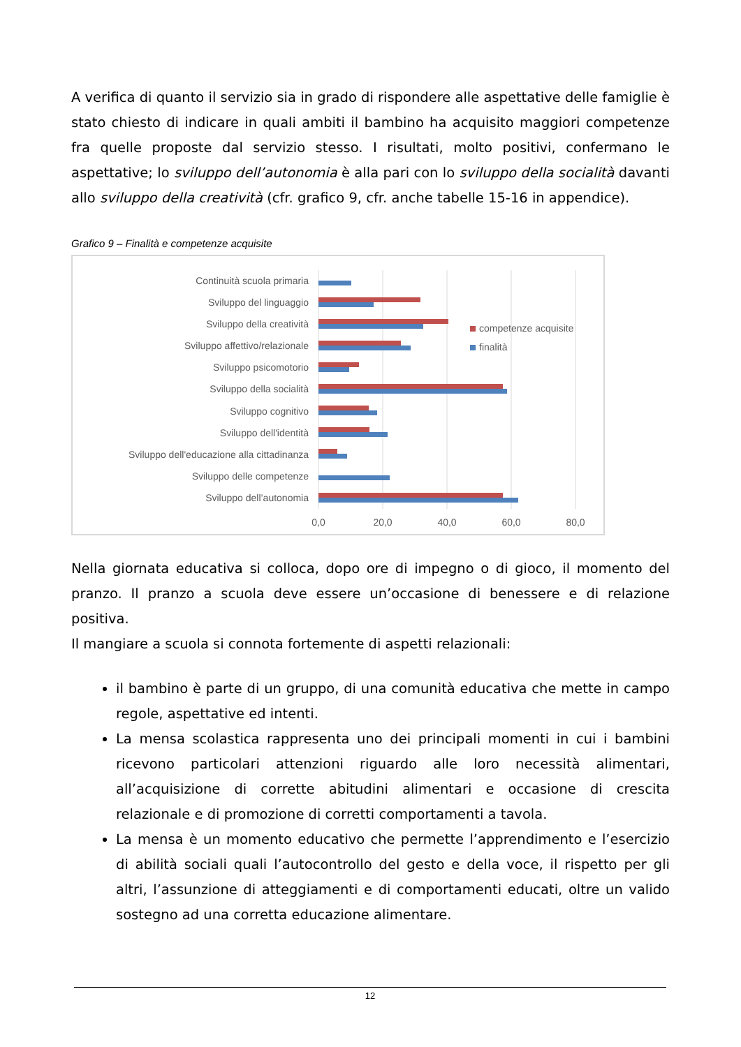A verifica di quanto il servizio sia in grado di rispondere alle aspettative delle famiglie è stato chiesto di indicare in quali ambiti il bambino ha acquisito maggiori competenze fra quelle proposte dal servizio stesso. I risultati, molto positivi, confermano le aspettative; lo sviluppo dell’autonomia è alla pari con lo sviluppo della socialità davanti allo sviluppo della creatività (cfr. grafico 9, cfr. anche tabelle 15-16 in appendice).
Grafico 9 – Finalità e competenze acquisite
Continuità scuola primaria
Sviluppo del linguaggio
Sviluppo della creatività
Sviluppo affettivo/relazionale
Sviluppo psicomotorio
Sviluppo della socialità
Sviluppo cognitivo
Sviluppo dell'identità
Sviluppo dell'educazione alla cittadinanza
Sviluppo delle competenze
Sviluppo dell’autonomia
competenze acquisite
finalità
0,0
20,0
40,0
60,0
80,0
Nella giornata educativa si colloca, dopo ore di impegno o di gioco, il momento del pranzo. Il pranzo a scuola deve essere un’occasione di benessere e di relazione positiva.
Il mangiare a scuola si connota fortemente di aspetti relazionali:
il bambino è parte di un gruppo, di una comunità educativa che mette in campo regole, aspettative ed intenti.
La mensa scolastica rappresenta uno dei principali momenti in cui i bambini ricevono particolari attenzioni riguardo alle loro necessità alimentari, all’acquisizione di corrette abitudini alimentari e occasione di crescita relazionale e di promozione di corretti comportamenti a tavola.
La mensa è un momento educativo che permette l’apprendimento e l’esercizio di abilità sociali quali l’autocontrollo del gesto e della voce, il rispetto per gli altri, l’assunzione di atteggiamenti e di comportamenti educati, oltre un valido sostegno ad una corretta educazione alimentare.
12